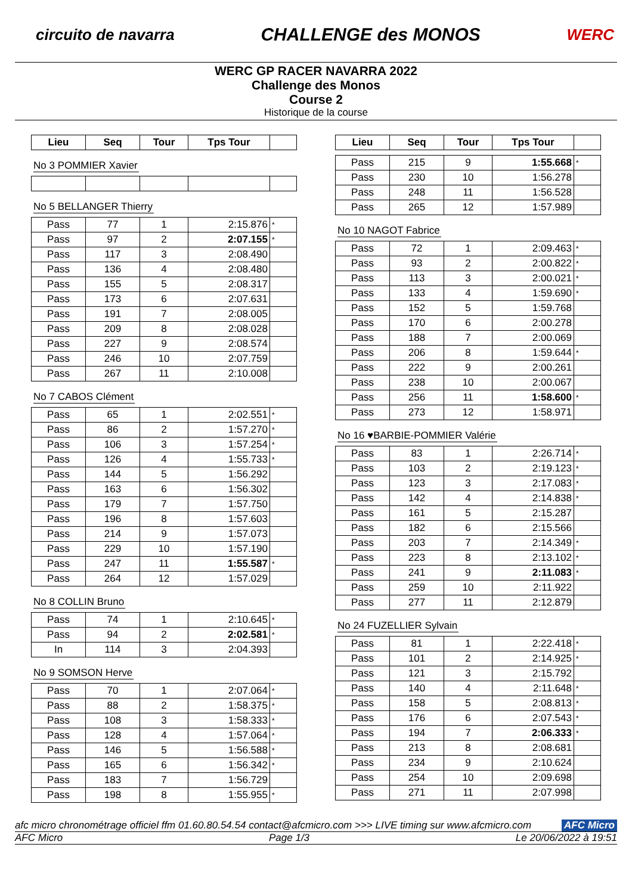circuito de navarra CHALLENGE des MONOS WERC
WERC GP RACER NAVARRA 2022
Challenge des Monos
Course 2
Historique de la course
| Lieu | Seq | Tour | Tps Tour | |
| --- | --- | --- | --- | --- |
No 3 POMMIER Xavier No 5 BELLANGER Thierry
| Pass | 77 | 1 | 2:15.876 | * |
| Pass | 97 | 2 | 2:07.155 | * |
| Pass | 117 | 3 | 2:08.490 | |
| Pass | 136 | 4 | 2:08.480 | |
| Pass | 155 | 5 | 2:08.317 | |
| Pass | 173 | 6 | 2:07.631 | |
| Pass | 191 | 7 | 2:08.005 | |
| Pass | 209 | 8 | 2:08.028 | |
| Pass | 227 | 9 | 2:08.574 | |
| Pass | 246 | 10 | 2:07.759 | |
| Pass | 267 | 11 | 2:10.008 | |
No 7 CABOS Clément
| Pass | 65 | 1 | 2:02.551 | * |
| Pass | 86 | 2 | 1:57.270 | * |
| Pass | 106 | 3 | 1:57.254 | * |
| Pass | 126 | 4 | 1:55.733 | * |
| Pass | 144 | 5 | 1:56.292 | |
| Pass | 163 | 6 | 1:56.302 | |
| Pass | 179 | 7 | 1:57.750 | |
| Pass | 196 | 8 | 1:57.603 | |
| Pass | 214 | 9 | 1:57.073 | |
| Pass | 229 | 10 | 1:57.190 | |
| Pass | 247 | 11 | 1:55.587 | * |
| Pass | 264 | 12 | 1:57.029 | |
No 8 COLLIN Bruno
| Pass | 74 | 1 | 2:10.645 | * |
| Pass | 94 | 2 | 2:02.581 | * |
| In | 114 | 3 | 2:04.393 | |
No 9 SOMSON Herve
| Pass | 70 | 1 | 2:07.064 | * |
| Pass | 88 | 2 | 1:58.375 | * |
| Pass | 108 | 3 | 1:58.333 | * |
| Pass | 128 | 4 | 1:57.064 | * |
| Pass | 146 | 5 | 1:56.588 | * |
| Pass | 165 | 6 | 1:56.342 | * |
| Pass | 183 | 7 | 1:56.729 | |
| Pass | 198 | 8 | 1:55.955 | * |
| Lieu | Seq | Tour | Tps Tour | |
| --- | --- | --- | --- | --- |
| Pass | 215 | 9 | 1:55.668 | * |
| Pass | 230 | 10 | 1:56.278 | |
| Pass | 248 | 11 | 1:56.528 | |
| Pass | 265 | 12 | 1:57.989 | |
No 10 NAGOT Fabrice
| Pass | 72 | 1 | 2:09.463 | * |
| Pass | 93 | 2 | 2:00.822 | * |
| Pass | 113 | 3 | 2:00.021 | * |
| Pass | 133 | 4 | 1:59.690 | * |
| Pass | 152 | 5 | 1:59.768 | |
| Pass | 170 | 6 | 2:00.278 | |
| Pass | 188 | 7 | 2:00.069 | |
| Pass | 206 | 8 | 1:59.644 | * |
| Pass | 222 | 9 | 2:00.261 | |
| Pass | 238 | 10 | 2:00.067 | |
| Pass | 256 | 11 | 1:58.600 | * |
| Pass | 273 | 12 | 1:58.971 | |
No 16 ♥BARBIE-POMMIER Valérie
| Pass | 83 | 1 | 2:26.714 | * |
| Pass | 103 | 2 | 2:19.123 | * |
| Pass | 123 | 3 | 2:17.083 | * |
| Pass | 142 | 4 | 2:14.838 | * |
| Pass | 161 | 5 | 2:15.287 | |
| Pass | 182 | 6 | 2:15.566 | |
| Pass | 203 | 7 | 2:14.349 | * |
| Pass | 223 | 8 | 2:13.102 | * |
| Pass | 241 | 9 | 2:11.083 | * |
| Pass | 259 | 10 | 2:11.922 | |
| Pass | 277 | 11 | 2:12.879 | |
No 24 FUZELLIER Sylvain
| Pass | 81 | 1 | 2:22.418 | * |
| Pass | 101 | 2 | 2:14.925 | * |
| Pass | 121 | 3 | 2:15.792 | |
| Pass | 140 | 4 | 2:11.648 | * |
| Pass | 158 | 5 | 2:08.813 | * |
| Pass | 176 | 6 | 2:07.543 | * |
| Pass | 194 | 7 | 2:06.333 | * |
| Pass | 213 | 8 | 2:08.681 | |
| Pass | 234 | 9 | 2:10.624 | |
| Pass | 254 | 10 | 2:09.698 | |
| Pass | 271 | 11 | 2:07.998 | |
afc micro chronométrage officiel ffm 01.60.80.54.54 contact@afcmicro.com >>> LIVE timing sur www.afcmicro.com AFC Micro
AFC Micro Page 1/3 Le 20/06/2022 à 19:51